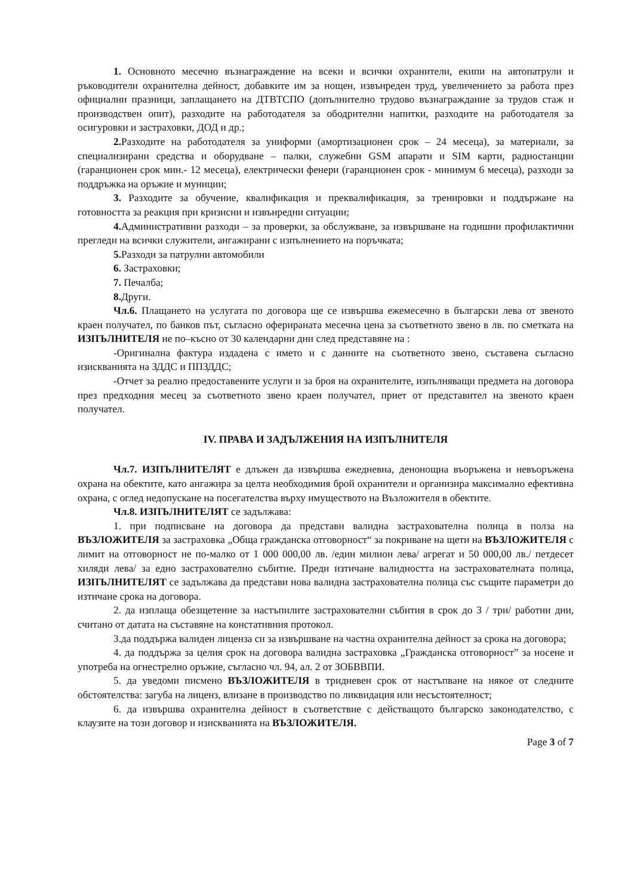1. Основното месечно възнаграждение на всеки и всички охранители, екипи на автопатрули и ръководители охранителна дейност, добавките им за нощен, извънреден труд, увеличението за работа през официални празници, заплащането на ДТВТСПО (допълнително трудово възнаграждание за трудов стаж и производствен опит), разходите на работодателя за ободрителни напитки, разходите на работодателя за осигуровки и застраховки, ДОД и др.;
2. Разходите на работодателя за униформи (амортизационен срок – 24 месеца), за материали, за специализирани средства и оборудване – палки, служебни GSM апарати и SIM карти, радиостанции (гаранционен срок мин.- 12 месеца), електрически фенери (гаранционен срок - минимум 6 месеца), разходи за поддръжка на оръжие и муниции;
3. Разходите за обучение, квалификация и преквалификация, за тренировки и поддържане на готовността за реакция при кризисни и извънредни ситуации;
4. Административни разходи – за проверки, за обслужване, за извършване на годишни профилактични прегледи на всички служители, ангажирани с изпълнението на поръчката;
5. Разходи за патрулни автомобили
6. Застраховки;
7. Печалба;
8. Други.
Чл.6. Плащането на услугата по договора ще се извършва ежемесечно в български лева от звеното краен получател, по банков път, съгласно оферираната месечна цена за съответното звено в лв. по сметката на ИЗПЪЛНИТЕЛЯ не по–късно от 30 календарни дни след представяне на :
-Оригинална фактура издадена с името и с данните на съответното звено, съставена съгласно изискванията на ЗДДС и ППЗДДС;
-Отчет за реално предоставените услуги и за броя на охранителите, изпълняващи предмета на договора през предходния месец за съответното звено краен получател, приет от представител на звеното краен получател.
IV. ПРАВА И ЗАДЪЛЖЕНИЯ НА ИЗПЪЛНИТЕЛЯ
Чл.7. ИЗПЪЛНИТЕЛЯТ е длъжен да извършва ежедневна, денонощна въоръжена и невъоръжена охрана на обектите, като ангажира за целта необходимия брой охранители и организира максимално ефективна охрана, с оглед недопускане на посегателства върху имуществото на Възложителя в обектите.
Чл.8. ИЗПЪЛНИТЕЛЯТ се задължава:
1. при подписване на договора да представи валидна застрахователна полица в полза на ВЪЗЛОЖИТЕЛЯ за застраховка „Обща гражданска отговорност“ за покриване на щети на ВЪЗЛОЖИТЕЛЯ с лимит на отговорност не по-малко от 1 000 000,00 лв. /един милион лева/ агрегат и 50 000,00 лв./ петдесет хиляди лева/ за едно застрахователно събитие. Преди изтичане валидността на застрахователната полица, ИЗПЪЛНИТЕЛЯТ се задължава да представи нова валидна застрахователна полица със същите параметри до изтичане срока на договора.
2. да изплаща обезщетение за настъпилите застрахователни събития в срок до 3 / три/ работни дни, считано от датата на съставяне на констативния протокол.
3.да поддържа валиден лиценза си за извършване на частна охранителна дейност за срока на договора;
4. да поддържа за целия срок на договора валидна застраховка „Гражданска отговорност” за носене и употреба на огнестрелно оръжие, съгласно чл. 94, ал. 2 от ЗОБВВПИ.
5. да уведоми писмено ВЪЗЛОЖИТЕЛЯ в тридневен срок от настъпване на някое от следните обстоятелства: загуба на лиценз, влизане в производство по ликвидация или несъстоятелност;
6. да извършва охранителна дейност в съответствие с действащото българско законодателство, с клаузите на този договор и изискванията на ВЪЗЛОЖИТЕЛЯ.
Page 3 of 7